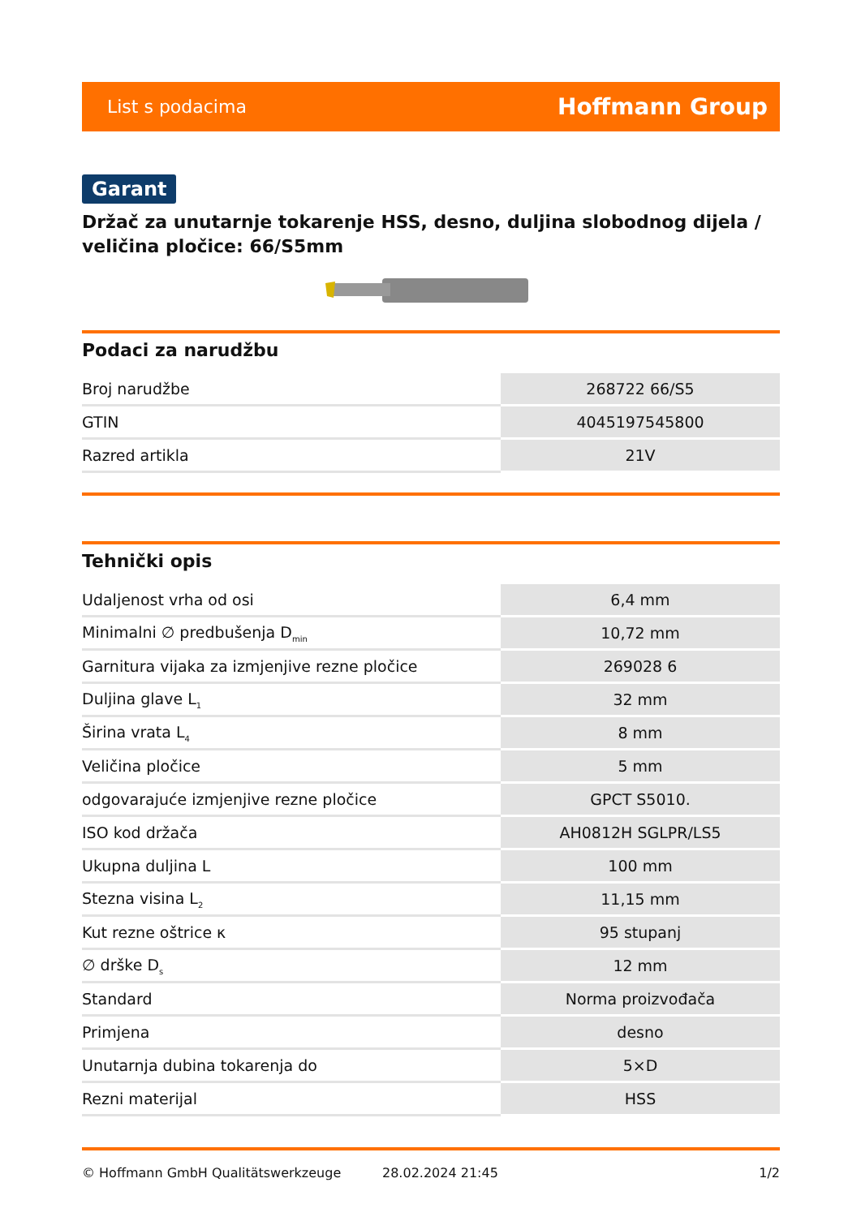List s podacima Hoffmann Group
Garant
Držač za unutarnje tokarenje HSS, desno, duljina slobodnog dijela / veličina pločice: 66/S5mm
Podaci za narudžbu
| Broj narudžbe | 268722 66/S5 |
| GTIN | 4045197545800 |
| Razred artikla | 21V |
Tehnički opis
| Udaljenost vrha od osi | 6,4 mm |
| Minimalni ∅ predbušenja D<sub>min</sub> | 10,72 mm |
| Garnitura vijaka za izmjenjive rezne pločice | 269028 6 |
| Duljina glave L<sub>1</sub> | 32 mm |
| Širina vrata L<sub>4</sub> | 8 mm |
| Veličina pločice | 5 mm |
| odgovarajuće izmjenjive rezne pločice | GPCT S5010. |
| ISO kod držača | AH0812H SGLPR/LS5 |
| Ukupna duljina L | 100 mm |
| Stezna visina L<sub>2</sub> | 11,15 mm |
| Kut rezne oštrice κ | 95 stupanj |
| ∅ drške D<sub>s</sub> | 12 mm |
| Standard | Norma proizvođača |
| Primjena | desno |
| Unutarnja dubina tokarenja do | 5×D |
| Rezni materijal | HSS |
© Hoffmann GmbH Qualitätswerkzeuge 28.02.2024 21:45 1/2